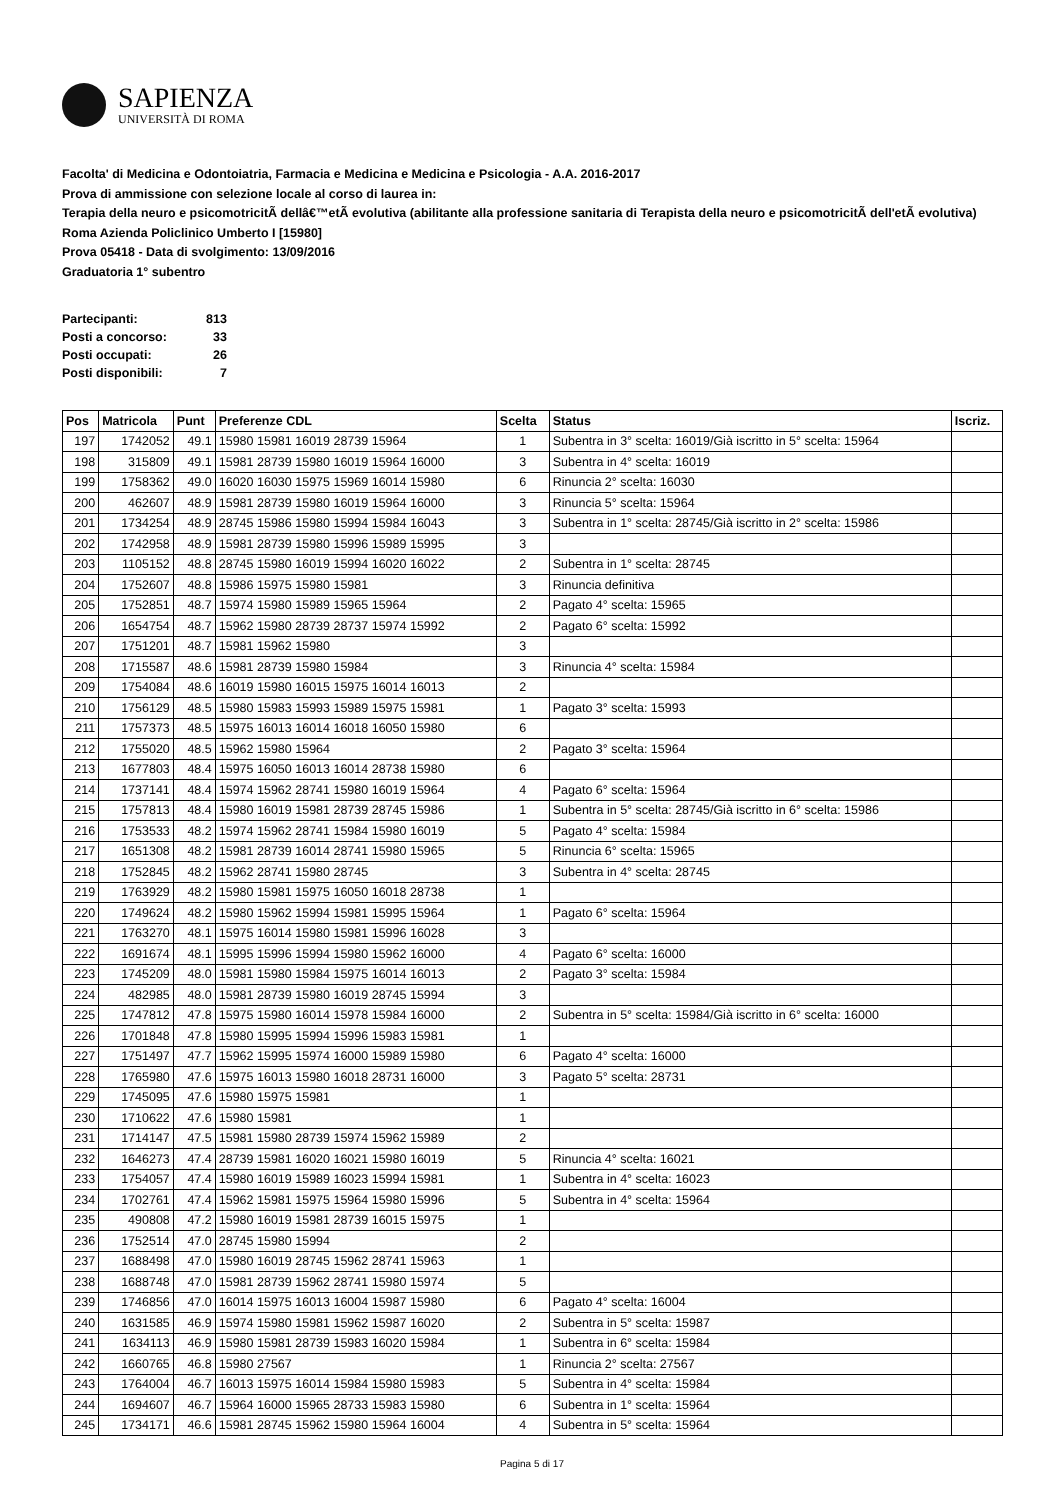SAPIENZA
UNIVERSITÀ DI ROMA
Facolta' di Medicina e Odontoiatria, Farmacia e Medicina e Medicina e Psicologia - A.A. 2016-2017
Prova di ammissione con selezione locale al corso di laurea in:
Terapia della neuro e psicomotricitÃ dellâ€™etÃ evolutiva (abilitante alla professione sanitaria di Terapista della neuro e psicomotricitÃ dell'etÃ evolutiva) Roma Azienda Policlinico Umberto I [15980]
Prova 05418 - Data di svolgimento: 13/09/2016
Graduatoria 1° subentro
| Partecipanti: | 813 |
| Posti a concorso: | 33 |
| Posti occupati: | 26 |
| Posti disponibili: | 7 |
| Pos | Matricola | Punt | Preferenze CDL | Scelta | Status | Iscriz. |
| --- | --- | --- | --- | --- | --- | --- |
| 197 | 1742052 | 49.1 | 15980 15981 16019 28739 15964 | 1 | Subentra in 3° scelta: 16019/Già iscritto in 5° scelta: 15964 | |
| 198 | 315809 | 49.1 | 15981 28739 15980 16019 15964 16000 | 3 | Subentra in 4° scelta: 16019 | |
| 199 | 1758362 | 49.0 | 16020 16030 15975 15969 16014 15980 | 6 | Rinuncia 2° scelta: 16030 | |
| 200 | 462607 | 48.9 | 15981 28739 15980 16019 15964 16000 | 3 | Rinuncia 5° scelta: 15964 | |
| 201 | 1734254 | 48.9 | 28745 15986 15980 15994 15984 16043 | 3 | Subentra in 1° scelta: 28745/Già iscritto in 2° scelta: 15986 | |
| 202 | 1742958 | 48.9 | 15981 28739 15980 15996 15989 15995 | 3 | | |
| 203 | 1105152 | 48.8 | 28745 15980 16019 15994 16020 16022 | 2 | Subentra in 1° scelta: 28745 | |
| 204 | 1752607 | 48.8 | 15986 15975 15980 15981 | 3 | Rinuncia definitiva | |
| 205 | 1752851 | 48.7 | 15974 15980 15989 15965 15964 | 2 | Pagato 4° scelta: 15965 | |
| 206 | 1654754 | 48.7 | 15962 15980 28739 28737 15974 15992 | 2 | Pagato 6° scelta: 15992 | |
| 207 | 1751201 | 48.7 | 15981 15962 15980 | 3 | | |
| 208 | 1715587 | 48.6 | 15981 28739 15980 15984 | 3 | Rinuncia 4° scelta: 15984 | |
| 209 | 1754084 | 48.6 | 16019 15980 16015 15975 16014 16013 | 2 | | |
| 210 | 1756129 | 48.5 | 15980 15983 15993 15989 15975 15981 | 1 | Pagato 3° scelta: 15993 | |
| 211 | 1757373 | 48.5 | 15975 16013 16014 16018 16050 15980 | 6 | | |
| 212 | 1755020 | 48.5 | 15962 15980 15964 | 2 | Pagato 3° scelta: 15964 | |
| 213 | 1677803 | 48.4 | 15975 16050 16013 16014 28738 15980 | 6 | | |
| 214 | 1737141 | 48.4 | 15974 15962 28741 15980 16019 15964 | 4 | Pagato 6° scelta: 15964 | |
| 215 | 1757813 | 48.4 | 15980 16019 15981 28739 28745 15986 | 1 | Subentra in 5° scelta: 28745/Già iscritto in 6° scelta: 15986 | |
| 216 | 1753533 | 48.2 | 15974 15962 28741 15984 15980 16019 | 5 | Pagato 4° scelta: 15984 | |
| 217 | 1651308 | 48.2 | 15981 28739 16014 28741 15980 15965 | 5 | Rinuncia 6° scelta: 15965 | |
| 218 | 1752845 | 48.2 | 15962 28741 15980 28745 | 3 | Subentra in 4° scelta: 28745 | |
| 219 | 1763929 | 48.2 | 15980 15981 15975 16050 16018 28738 | 1 | | |
| 220 | 1749624 | 48.2 | 15980 15962 15994 15981 15995 15964 | 1 | Pagato 6° scelta: 15964 | |
| 221 | 1763270 | 48.1 | 15975 16014 15980 15981 15996 16028 | 3 | | |
| 222 | 1691674 | 48.1 | 15995 15996 15994 15980 15962 16000 | 4 | Pagato 6° scelta: 16000 | |
| 223 | 1745209 | 48.0 | 15981 15980 15984 15975 16014 16013 | 2 | Pagato 3° scelta: 15984 | |
| 224 | 482985 | 48.0 | 15981 28739 15980 16019 28745 15994 | 3 | | |
| 225 | 1747812 | 47.8 | 15975 15980 16014 15978 15984 16000 | 2 | Subentra in 5° scelta: 15984/Già iscritto in 6° scelta: 16000 | |
| 226 | 1701848 | 47.8 | 15980 15995 15994 15996 15983 15981 | 1 | | |
| 227 | 1751497 | 47.7 | 15962 15995 15974 16000 15989 15980 | 6 | Pagato 4° scelta: 16000 | |
| 228 | 1765980 | 47.6 | 15975 16013 15980 16018 28731 16000 | 3 | Pagato 5° scelta: 28731 | |
| 229 | 1745095 | 47.6 | 15980 15975 15981 | 1 | | |
| 230 | 1710622 | 47.6 | 15980 15981 | 1 | | |
| 231 | 1714147 | 47.5 | 15981 15980 28739 15974 15962 15989 | 2 | | |
| 232 | 1646273 | 47.4 | 28739 15981 16020 16021 15980 16019 | 5 | Rinuncia 4° scelta: 16021 | |
| 233 | 1754057 | 47.4 | 15980 16019 15989 16023 15994 15981 | 1 | Subentra in 4° scelta: 16023 | |
| 234 | 1702761 | 47.4 | 15962 15981 15975 15964 15980 15996 | 5 | Subentra in 4° scelta: 15964 | |
| 235 | 490808 | 47.2 | 15980 16019 15981 28739 16015 15975 | 1 | | |
| 236 | 1752514 | 47.0 | 28745 15980 15994 | 2 | | |
| 237 | 1688498 | 47.0 | 15980 16019 28745 15962 28741 15963 | 1 | | |
| 238 | 1688748 | 47.0 | 15981 28739 15962 28741 15980 15974 | 5 | | |
| 239 | 1746856 | 47.0 | 16014 15975 16013 16004 15987 15980 | 6 | Pagato 4° scelta: 16004 | |
| 240 | 1631585 | 46.9 | 15974 15980 15981 15962 15987 16020 | 2 | Subentra in 5° scelta: 15987 | |
| 241 | 1634113 | 46.9 | 15980 15981 28739 15983 16020 15984 | 1 | Subentra in 6° scelta: 15984 | |
| 242 | 1660765 | 46.8 | 15980 27567 | 1 | Rinuncia 2° scelta: 27567 | |
| 243 | 1764004 | 46.7 | 16013 15975 16014 15984 15980 15983 | 5 | Subentra in 4° scelta: 15984 | |
| 244 | 1694607 | 46.7 | 15964 16000 15965 28733 15983 15980 | 6 | Subentra in 1° scelta: 15964 | |
| 245 | 1734171 | 46.6 | 15981 28745 15962 15980 15964 16004 | 4 | Subentra in 5° scelta: 15964 | |
Pagina 5 di 17